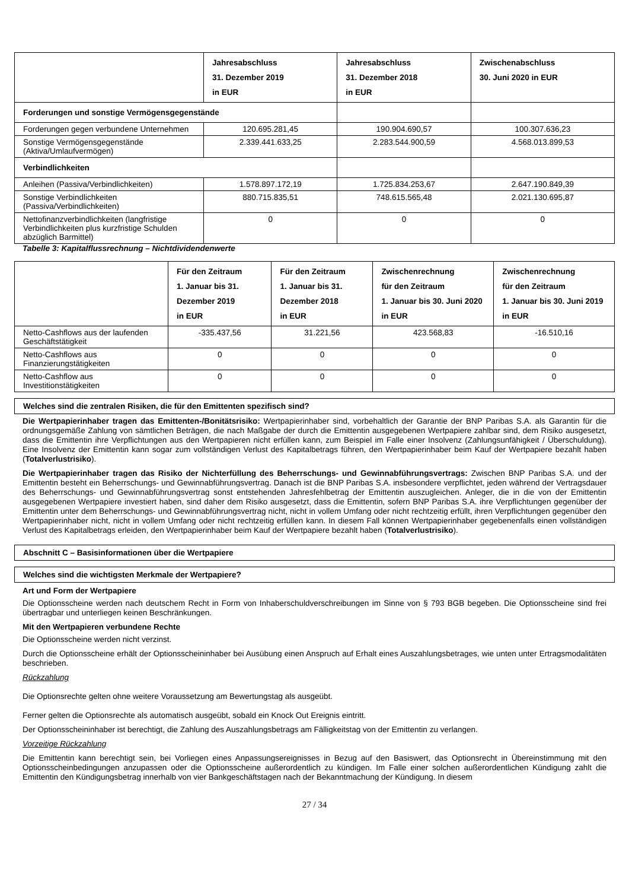| | Jahresabschluss 31. Dezember 2019 in EUR | Jahresabschluss 31. Dezember 2018 in EUR | Zwischenabschluss 30. Juni 2020 in EUR |
| --- | --- | --- | --- |
| Forderungen und sonstige Vermögensgegenstände | | | |
| Forderungen gegen verbundene Unternehmen | 120.695.281,45 | 190.904.690,57 | 100.307.636,23 |
| Sonstige Vermögensgegenstände (Aktiva/Umlaufvermögen) | 2.339.441.633,25 | 2.283.544.900,59 | 4.568.013.899,53 |
| Verbindlichkeiten | | | |
| Anleihen (Passiva/Verbindlichkeiten) | 1.578.897.172,19 | 1.725.834.253,67 | 2.647.190.849,39 |
| Sonstige Verbindlichkeiten (Passiva/Verbindlichkeiten) | 880.715.835,51 | 748.615.565,48 | 2.021.130.695,87 |
| Nettofinanzverbindlichkeiten (langfristige Verbindlichkeiten plus kurzfristige Schulden abzüglich Barmittel) | 0 | 0 | 0 |
Tabelle 3: Kapitalflussrechnung – Nichtdividendenwerte
| | Für den Zeitraum 1. Januar bis 31. Dezember 2019 in EUR | Für den Zeitraum 1. Januar bis 31. Dezember 2018 in EUR | Zwischenrechnung für den Zeitraum 1. Januar bis 30. Juni 2020 in EUR | Zwischenrechnung für den Zeitraum 1. Januar bis 30. Juni 2019 in EUR |
| --- | --- | --- | --- | --- |
| Netto-Cashflows aus der laufenden Geschäftstätigkeit | -335.437,56 | 31.221,56 | 423.568,83 | -16.510,16 |
| Netto-Cashflows aus Finanzierungstätigkeiten | 0 | 0 | 0 | 0 |
| Netto-Cashflow aus Investitionstätigkeiten | 0 | 0 | 0 | 0 |
Welches sind die zentralen Risiken, die für den Emittenten spezifisch sind?
Die Wertpapierinhaber tragen das Emittenten-/Bonitätsrisiko: Wertpapierinhaber sind, vorbehaltlich der Garantie der BNP Paribas S.A. als Garantin für die ordnungsgemäße Zahlung von sämtlichen Beträgen, die nach Maßgabe der durch die Emittentin ausgegebenen Wertpapiere zahlbar sind, dem Risiko ausgesetzt, dass die Emittentin ihre Verpflichtungen aus den Wertpapieren nicht erfüllen kann, zum Beispiel im Falle einer Insolvenz (Zahlungsunfähigkeit / Überschuldung). Eine Insolvenz der Emittentin kann sogar zum vollständigen Verlust des Kapitalbetrags führen, den Wertpapierinhaber beim Kauf der Wertpapiere bezahlt haben (Totalverlustrisiko).
Die Wertpapierinhaber tragen das Risiko der Nichterfüllung des Beherrschungs- und Gewinnabführungsvertrags: Zwischen BNP Paribas S.A. und der Emittentin besteht ein Beherrschungs- und Gewinnabführungsvertrag. Danach ist die BNP Paribas S.A. insbesondere verpflichtet, jeden während der Vertragsdauer des Beherrschungs- und Gewinnabführungsvertrag sonst entstehenden Jahresfehlbetrag der Emittentin auszugleichen. Anleger, die in die von der Emittentin ausgegebenen Wertpapiere investiert haben, sind daher dem Risiko ausgesetzt, dass die Emittentin, sofern BNP Paribas S.A. ihre Verpflichtungen gegenüber der Emittentin unter dem Beherrschungs- und Gewinnabführungsvertrag nicht, nicht in vollem Umfang oder nicht rechtzeitig erfüllt, ihren Verpflichtungen gegenüber den Wertpapierinhaber nicht, nicht in vollem Umfang oder nicht rechtzeitig erfüllen kann. In diesem Fall können Wertpapierinhaber gegebenenfalls einen vollständigen Verlust des Kapitalbetrags erleiden, den Wertpapierinhaber beim Kauf der Wertpapiere bezahlt haben (Totalverlustrisiko).
Abschnitt C – Basisinformationen über die Wertpapiere
Welches sind die wichtigsten Merkmale der Wertpapiere?
Art und Form der Wertpapiere
Die Optionsscheine werden nach deutschem Recht in Form von Inhaberschuldverschreibungen im Sinne von § 793 BGB begeben. Die Optionsscheine sind frei übertragbar und unterliegen keinen Beschränkungen.
Mit den Wertpapieren verbundene Rechte
Die Optionsscheine werden nicht verzinst.
Durch die Optionsscheine erhält der Optionsscheininhaber bei Ausübung einen Anspruch auf Erhalt eines Auszahlungsbetrages, wie unten unter Ertragsmodalitäten beschrieben.
Rückzahlung
Die Optionsrechte gelten ohne weitere Voraussetzung am Bewertungstag als ausgeübt.
Ferner gelten die Optionsrechte als automatisch ausgeübt, sobald ein Knock Out Ereignis eintritt.
Der Optionsscheininhaber ist berechtigt, die Zahlung des Auszahlungsbetrags am Fälligkeitstag von der Emittentin zu verlangen.
Vorzeitige Rückzahlung
Die Emittentin kann berechtigt sein, bei Vorliegen eines Anpassungsereignisses in Bezug auf den Basiswert, das Optionsrecht in Übereinstimmung mit den Optionsscheinbedingungen anzupassen oder die Optionsscheine außerordentlich zu kündigen. Im Falle einer solchen außerordentlichen Kündigung zahlt die Emittentin den Kündigungsbetrag innerhalb von vier Bankgeschäftstagen nach der Bekanntmachung der Kündigung. In diesem
27 / 34